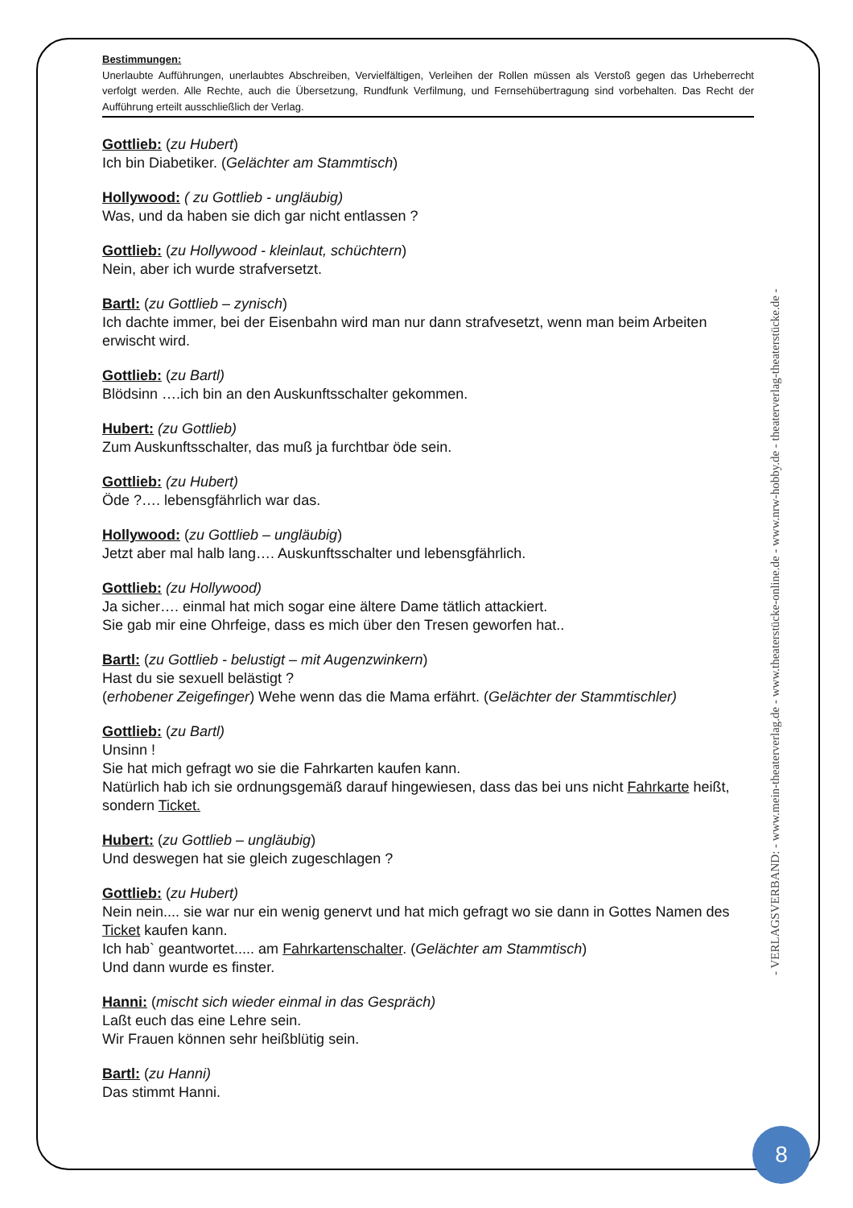Bestimmungen:
Unerlaubte Aufführungen, unerlaubtes Abschreiben, Vervielfältigen, Verleihen der Rollen müssen als Verstoß gegen das Urheberrecht verfolgt werden. Alle Rechte, auch die Übersetzung, Rundfunk Verfilmung, und Fernsehübertragung sind vorbehalten. Das Recht der Aufführung erteilt ausschließlich der Verlag.
Gottlieb: (zu Hubert)
Ich bin Diabetiker. (Gelächter am Stammtisch)
Hollywood: ( zu Gottlieb - ungläubig)
Was, und da haben sie dich gar nicht entlassen ?
Gottlieb: (zu Hollywood - kleinlaut, schüchtern)
Nein, aber ich wurde strafversetzt.
Bartl: (zu Gottlieb – zynisch)
Ich dachte immer, bei der Eisenbahn wird man nur dann strafvesetzt, wenn man beim Arbeiten erwischt wird.
Gottlieb: (zu Bartl)
Blödsinn ….ich bin an den Auskunftsschalter gekommen.
Hubert: (zu Gottlieb)
Zum Auskunftsschalter, das muß ja furchtbar öde sein.
Gottlieb: (zu Hubert)
Öde ?…. lebensgfährlich war das.
Hollywood: (zu Gottlieb – ungläubig)
Jetzt aber mal halb lang…. Auskunftsschalter und lebensgfährlich.
Gottlieb: (zu Hollywood)
Ja sicher…. einmal hat mich sogar eine ältere Dame tätlich attackiert.
Sie gab mir eine Ohrfeige, dass es mich über den Tresen geworfen hat..
Bartl: (zu Gottlieb - belustigt – mit Augenzwinkern)
Hast du sie sexuell belästigt ?
(erhobener Zeigefinger) Wehe wenn das die Mama erfährt. (Gelächter der Stammtischler)
Gottlieb: (zu Bartl)
Unsinn !
Sie hat mich gefragt wo sie die Fahrkarten kaufen kann.
Natürlich hab ich sie ordnungsgemäß darauf hingewiesen, dass das bei uns nicht Fahrkarte heißt, sondern Ticket.
Hubert: (zu Gottlieb – ungläubig)
Und deswegen hat sie gleich zugeschlagen ?
Gottlieb: (zu Hubert)
Nein nein.... sie war nur ein wenig genervt und hat mich gefragt wo sie dann in Gottes Namen des Ticket kaufen kann.
Ich hab` geantwortet..... am Fahrkartenschalter. (Gelächter am Stammtisch)
Und dann wurde es finster.
Hanni: (mischt sich wieder einmal in das Gespräch)
Laßt euch das eine Lehre sein.
Wir Frauen können sehr heißblütig sein.
Bartl: (zu Hanni)
Das stimmt Hanni.
- VERLAGSVERBAND: - www.mein-theaterverlag.de - www.theaterstücke-online.de - www.nrw-hobby.de - theaterverlag-theaterstücke.de -
8